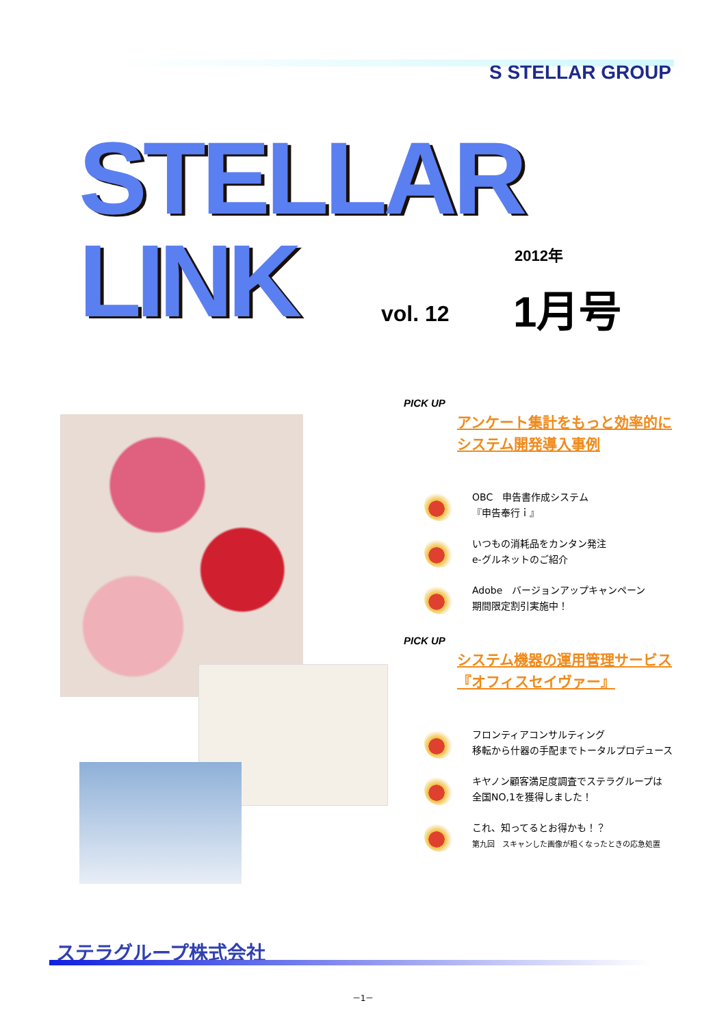S STELLAR GROUP
STELLAR
LINK vol. 12
2012年
1月号
PICK UP
アンケート集計をもっと効率的に
システム開発導入事例
OBC　申告書作成システム
『申告奉行ｉ』
いつもの消耗品をカンタン発注
e-グルネットのご紹介
Adobe　バージョンアップキャンペーン
期間限定割引実施中！
PICK UP
システム機器の運用管理サービス
『オフィスセイヴァー』
フロンティアコンサルティング
移転から什器の手配までトータルプロデュース
キヤノン顧客満足度調査でステラグループは
全国NO,1を獲得しました！
これ、知ってるとお得かも！？
第九回　スキャンした画像が粗くなったときの応急処置
ステラグループ株式会社
－1－